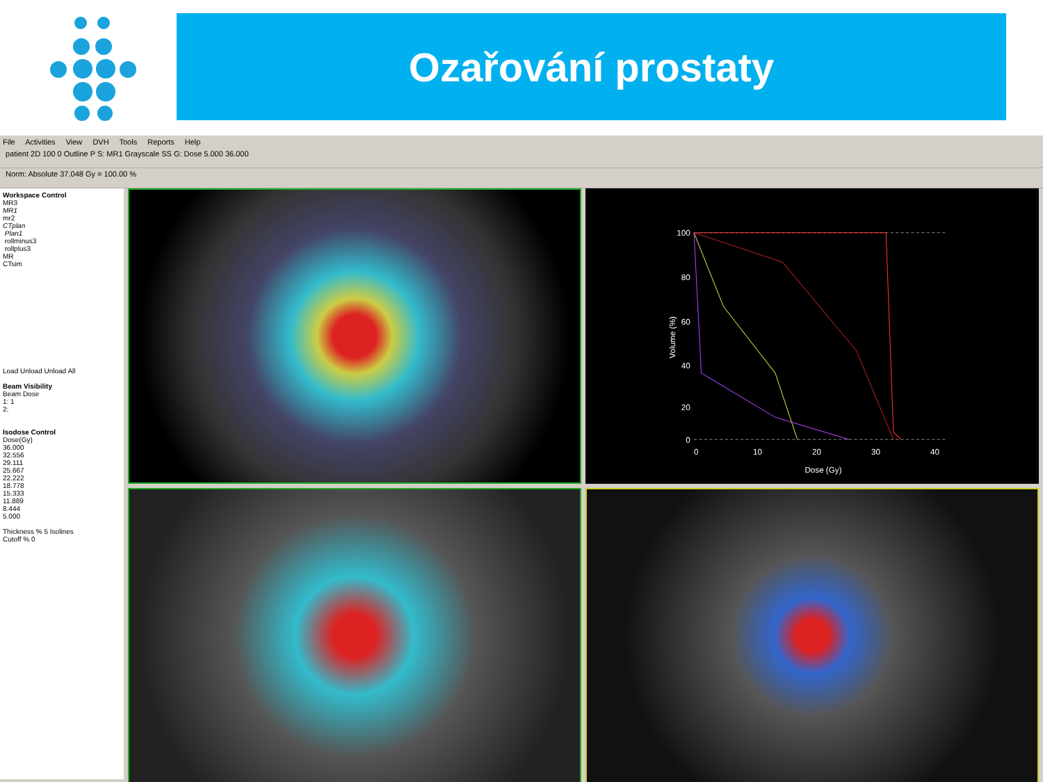Ozařování prostaty
File Activities View DVH Tools Reports Help
patient 2D 100 0 Outline P S: MR1 Grayscale SS G: Dose 5.000 36.000
Norm: Absolute 37.048 Gy = 100.00 %
Workspace Control
MR3
MR1
mr2
CTplan
Plan1
rollminus3
rollplus3
MR
CTsim
Load Unload Unload All
Beam Visibility
Beam Dose
1: 1
2:
Isodose Control
Dose(Gy)
36.000
32.556
29.111
25.667
22.222
18.778
15.333
11.889
8.444
5.000
Thickness % 5 Isolines
Cutoff % 0
100
80
60
40
20
0
0
10
20
30
40
Dose (Gy)
Volume (%)